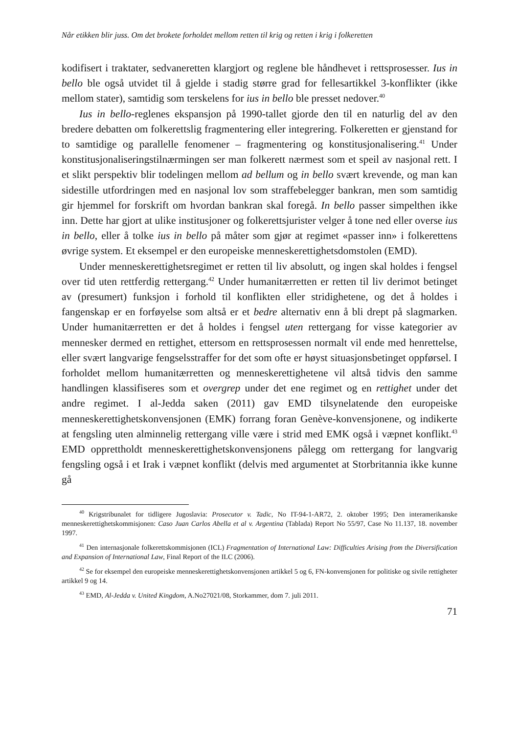Når etikken blir juss. Om det brokete forholdet mellom retten til krig og retten i krig i folkeretten
kodifisert i traktater, sedvaneretten klargjort og reglene ble håndhevet i rettspro­sesser. Ius in bello ble også utvidet til å gjelde i stadig større grad for fellesartik­kel 3-konflikter (ikke mellom stater), samtidig som terskelens for ius in bello ble presset nedover.<sup>40</sup>
Ius in bello-reglenes ekspansjon på 1990-tallet gjorde den til en naturlig del av den bredere debatten om folkerettslig fragmentering eller integrering. Folke­retten er gjenstand for to samtidige og parallelle fenomener – fragmentering og konstitusjonalisering.<sup>41</sup> Under konstitusjonaliseringstilnærmingen ser man folke­rett nærmest som et speil av nasjonal rett. I et slikt perspektiv blir todelingen mellom ad bellum og in bello svært krevende, og man kan sidestille utfordringen med en nasjonal lov som straffebelegger bankran, men som samtidig gir hjem­mel for forskrift om hvordan bankran skal foregå. In bello passer simpelthen ik­ke inn. Dette har gjort at ulike institusjoner og folkerettsjurister velger å tone ned eller overse ius in bello, eller å tolke ius in bello på måter som gjør at regi­met «passer inn» i folkerettens øvrige system. Et eksempel er den europeiske menneskerettighetsdomstolen (EMD).
Under menneskerettighetsregimet er retten til liv absolutt, og ingen skal hol­des i fengsel over tid uten rettferdig rettergang.<sup>42</sup> Under humanitærretten er ret­ten til liv derimot betinget av (presumert) funksjon i forhold til konflikten eller stridighetene, og det å holdes i fangenskap er en forføyelse som altså er et bedre alternativ enn å bli drept på slagmarken. Under humanitærretten er det å holdes i fengsel uten rettergang for visse kategorier av mennesker dermed en rettighet, ettersom en rettsprosessen normalt vil ende med henrettelse, eller svært langva­rige fengselsstraffer for det som ofte er høyst situasjonsbetinget oppførsel. I for­holdet mellom humanitærretten og menneskerettighetene vil altså tidvis den samme handlingen klassifiseres som et overgrep under det ene regimet og en rettighet under det andre regimet. I al-Jedda saken (2011) gav EMD tilsynela­tende den europeiske menneskerettighetskonvensjonen (EMK) forrang foran Genève-konvensjonene, og indikerte at fengsling uten alminnelig rettergang ville være i strid med EMK også i væpnet konflikt.<sup>43</sup> EMD opprettholdt men­neskerettighetskonvensjonens pålegg om rettergang for langvarig fengsling også i et Irak i væpnet konflikt (delvis med argumentet at Storbritannia ikke kunne gå
<sup>40</sup> Krigstribunalet for tidligere Jugoslavia: Prosecutor v. Tadic, No IT-94-1-AR72, 2. oktober 1995; Den in­teramerikanske menneskerettighetskommisjonen: Caso Juan Carlos Abella et al v. Argentina (Tablada) Report No 55/97, Case No 11.137, 18. november 1997.
<sup>41</sup> Den internasjonale folkerettskommisjonen (ICL) Fragmentation of International Law: Difficulties Aris­ing from the Diversification and Expansion of International Law, Final Report of the ILC (2006).
<sup>42</sup> Se for eksempel den europeiske menneskerettighetskonvensjonen artikkel 5 og 6, FN-konvensjonen for politiske og sivile rettigheter artikkel 9 og 14.
<sup>43</sup> EMD, Al-Jedda v. United Kingdom, A.No27021/08, Storkammer, dom 7. juli 2011.
71